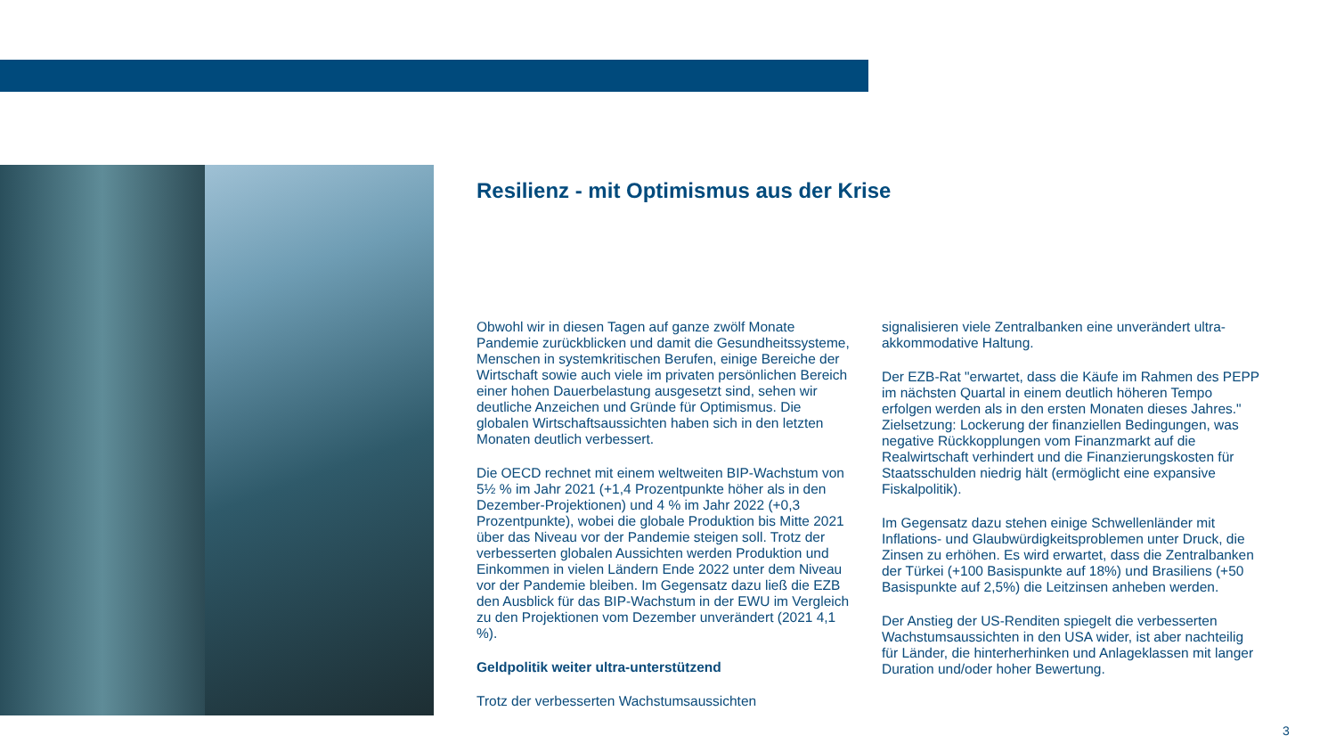Resilienz - mit Optimismus aus der Krise
Obwohl wir in diesen Tagen auf ganze zwölf Monate Pandemie zurückblicken und damit die Gesundheitssysteme, Menschen in systemkritischen Berufen, einige Bereiche der Wirtschaft sowie auch viele im privaten persönlichen Bereich einer hohen Dauerbelastung ausgesetzt sind, sehen wir deutliche Anzeichen und Gründe für Optimismus. Die globalen Wirtschaftsaussichten haben sich in den letzten Monaten deutlich verbessert.
Die OECD rechnet mit einem weltweiten BIP-Wachstum von 5½ % im Jahr 2021 (+1,4 Prozentpunkte höher als in den Dezember-Projektionen) und 4 % im Jahr 2022 (+0,3 Prozentpunkte), wobei die globale Produktion bis Mitte 2021 über das Niveau vor der Pandemie steigen soll. Trotz der verbesserten globalen Aussichten werden Produktion und Einkommen in vielen Ländern Ende 2022 unter dem Niveau vor der Pandemie bleiben. Im Gegensatz dazu ließ die EZB den Ausblick für das BIP-Wachstum in der EWU im Vergleich zu den Projektionen vom Dezember unverändert (2021 4,1 %).
Geldpolitik weiter ultra-unterstützend
Trotz der verbesserten Wachstumsaussichten
signalisieren viele Zentralbanken eine unverändert ultra-akkommodative Haltung.
Der EZB-Rat "erwartet, dass die Käufe im Rahmen des PEPP im nächsten Quartal in einem deutlich höheren Tempo erfolgen werden als in den ersten Monaten dieses Jahres." Zielsetzung: Lockerung der finanziellen Bedingungen, was negative Rückkopplungen vom Finanzmarkt auf die Realwirtschaft verhindert und die Finanzierungskosten für Staatsschulden niedrig hält (ermöglicht eine expansive Fiskalpolitik).
Im Gegensatz dazu stehen einige Schwellenländer mit Inflations- und Glaubwürdigkeitsproblemen unter Druck, die Zinsen zu erhöhen. Es wird erwartet, dass die Zentralbanken der Türkei (+100 Basispunkte auf 18%) und Brasiliens (+50 Basispunkte auf 2,5%) die Leitzinsen anheben werden.
Der Anstieg der US-Renditen spiegelt die verbesserten Wachstumsaussichten in den USA wider, ist aber nachteilig für Länder, die hinterherhinken und Anlageklassen mit langer Duration und/oder hoher Bewertung.
3